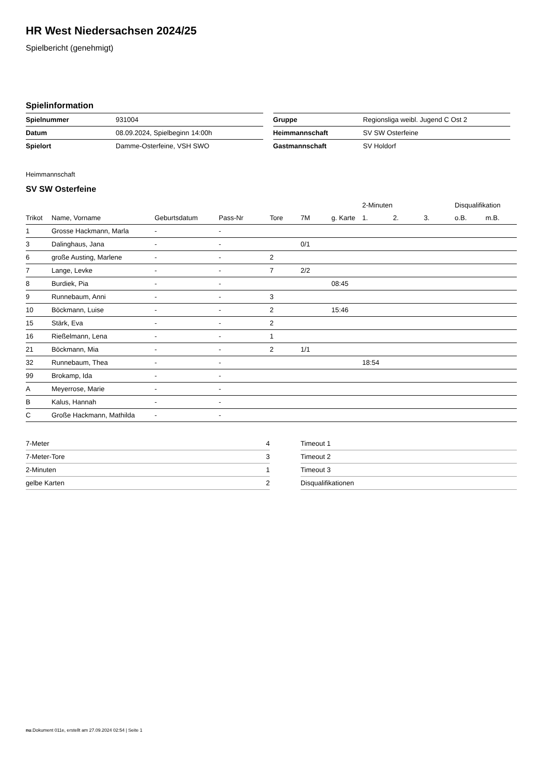HR West Niedersachsen 2024/25
Spielbericht (genehmigt)
Spielinformation
| Spielnummer | 931004 |
| Datum | 08.09.2024, Spielbeginn 14:00h |
| Spielort | Damme-Osterfeine, VSH SWO |
| Gruppe | Regionsliga weibl. Jugend C Ost 2 |
| Heimmannschaft | SV SW Osterfeine |
| Gastmannschaft | SV Holdorf |
Heimmannschaft
SV SW Osterfeine
| | | | | | | | 2-Minuten | | | Disqualifikation | |
| --- | --- | --- | --- | --- | --- | --- | --- | --- | --- | --- | --- |
| Trikot | Name, Vorname | Geburtsdatum | Pass-Nr | Tore | 7M | g. Karte | 1. | 2. | 3. | o.B. | m.B. |
| 1 | Grosse Hackmann, Marla | - | - | | | | | | | | |
| 3 | Dalinghaus, Jana | - | - | | 0/1 | | | | | | |
| 6 | große Austing, Marlene | - | - | 2 | | | | | | | |
| 7 | Lange, Levke | - | - | 7 | 2/2 | | | | | | |
| 8 | Burdiek, Pia | - | - | | | 08:45 | | | | | |
| 9 | Runnebaum, Anni | - | - | 3 | | | | | | | |
| 10 | Böckmann, Luise | - | - | 2 | | 15:46 | | | | | |
| 15 | Stärk, Eva | - | - | 2 | | | | | | | |
| 16 | Rießelmann, Lena | - | - | 1 | | | | | | | |
| 21 | Böckmann, Mia | - | - | 2 | 1/1 | | | | | | |
| 32 | Runnebaum, Thea | - | - | | | | 18:54 | | | | |
| 99 | Brokamp, Ida | - | - | | | | | | | | |
| A | Meyerrose, Marie | - | - | | | | | | | | |
| B | Kalus, Hannah | - | - | | | | | | | | |
| C | Große Hackmann, Mathilda | - | - | | | | | | | | |
| 7-Meter | 4 |
| 7-Meter-Tore | 3 |
| 2-Minuten | 1 |
| gelbe Karten | 2 |
| Timeout 1 |
| Timeout 2 |
| Timeout 3 |
| Disqualifikationen |
nu.Dokument 011e, erstellt am 27.09.2024 02:54 | Seite 1